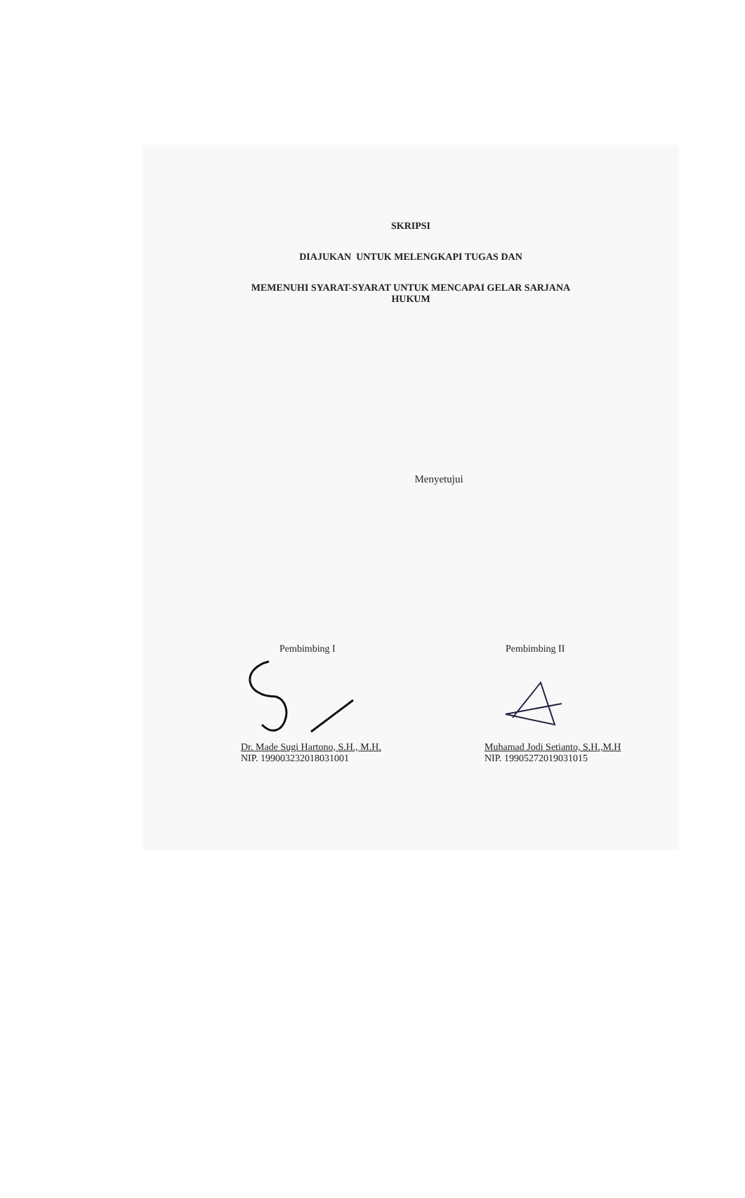SKRIPSI
DIAJUKAN UNTUK MELENGKAPI TUGAS DAN
MEMENUHI SYARAT-SYARAT UNTUK MENCAPAI GELAR SARJANA
HUKUM
Menyetujui
Pembimbing I
Dr. Made Sugi Hartono, S.H., M.H.
NIP. 199003232018031001
Pembimbing II
Muhamad Jodi Setianto, S.H.,M.H
NIP. 19905272019031015